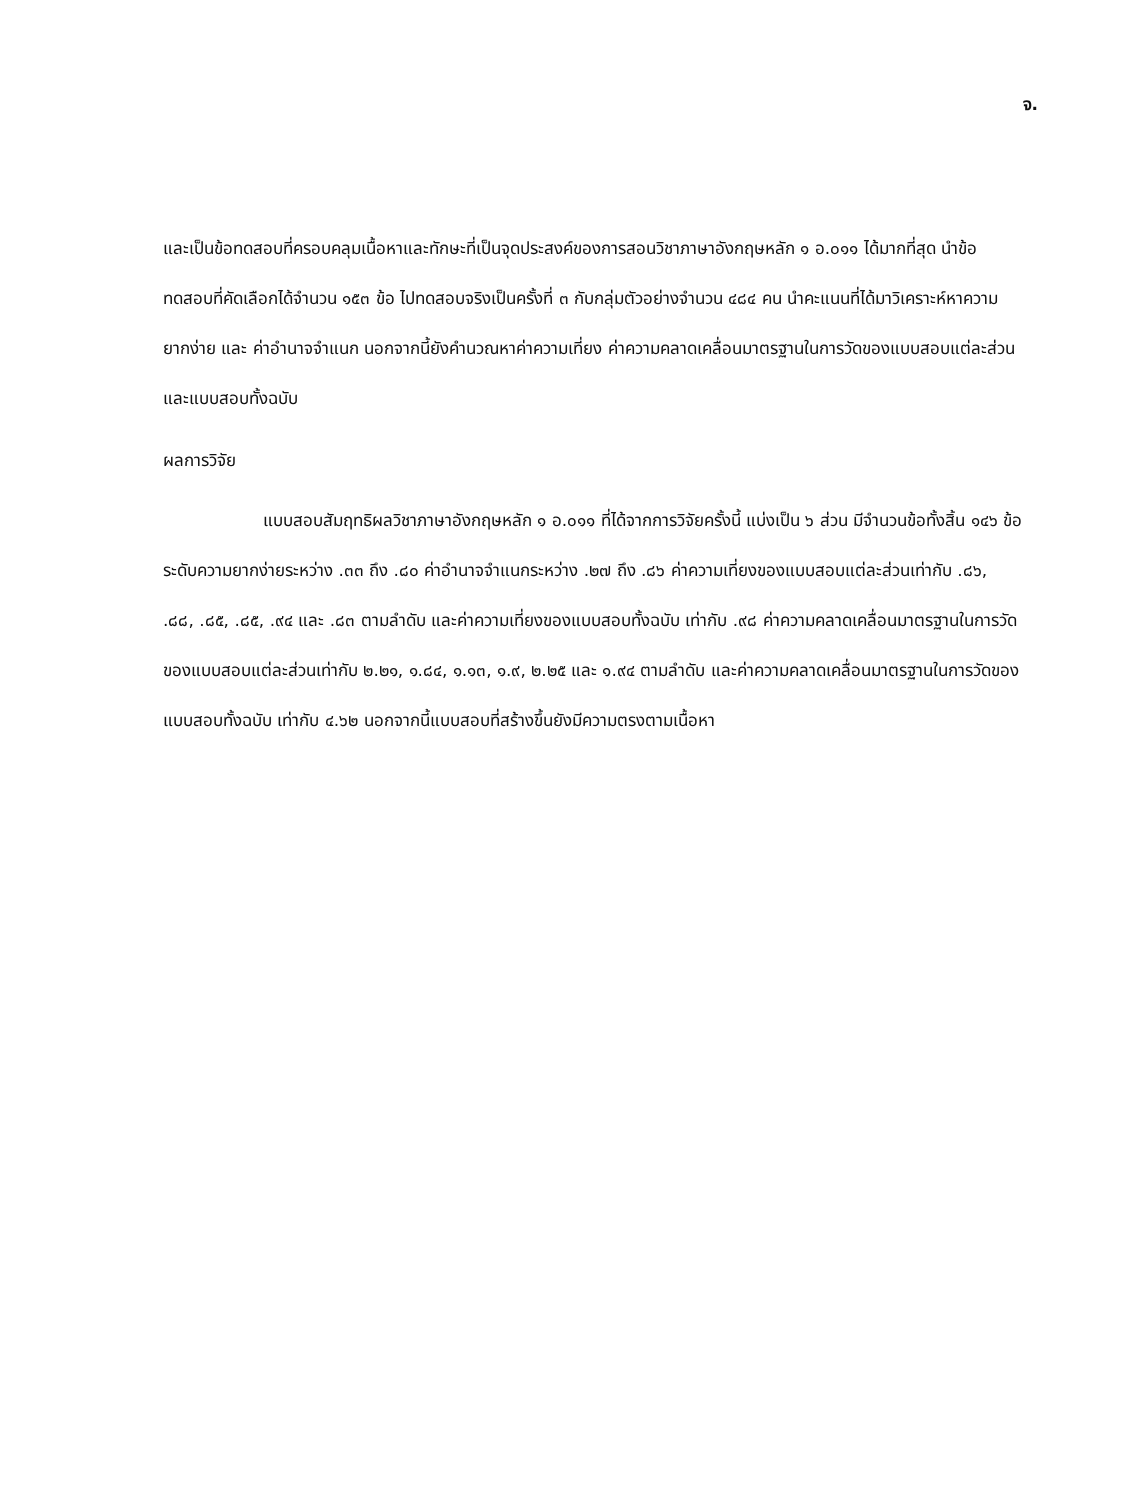จ.
และเป็นข้อทดสอบที่ครอบคลุมเนื้อหาและทักษะที่เป็นจุดประสงค์ของการสอนวิชาภาษาอังกฤษหลัก ๑ อ.๐๑๑ ได้มากที่สุด นำข้อทดสอบที่คัดเลือกได้จำนวน ๑๕๓ ข้อ ไปทดสอบจริงเป็นครั้งที่ ๓ กับกลุ่มตัวอย่างจำนวน ๔๘๔ คน นำคะแนนที่ได้มาวิเคราะห์หาความยากง่าย และ ค่าอำนาจจำแนก นอกจากนี้ยังคำนวณหาค่าความเที่ยง ค่าความคลาดเคลื่อนมาตรฐานในการวัดของแบบสอบแต่ละส่วน และแบบสอบทั้งฉบับ
ผลการวิจัย
แบบสอบสัมฤทธิผลวิชาภาษาอังกฤษหลัก ๑ อ.๐๑๑ ที่ได้จากการวิจัยครั้งนี้ แบ่งเป็น ๖ ส่วน มีจำนวนข้อทั้งสิ้น ๑๔๖ ข้อ ระดับความยากง่ายระหว่าง .๓๓ ถึง .๘๐ ค่าอำนาจจำแนกระหว่าง .๒๗ ถึง .๘๖ ค่าความเที่ยงของแบบสอบแต่ละส่วนเท่ากับ .๘๖, .๘๘, .๘๕, .๘๕, .๙๔ และ .๘๓ ตามลำดับ และค่าความเที่ยงของแบบสอบทั้งฉบับ เท่ากับ .๙๘ ค่าความคลาดเคลื่อนมาตรฐานในการวัดของแบบสอบแต่ละส่วนเท่ากับ ๒.๒๑, ๑.๘๔, ๑.๑๓, ๑.๙, ๒.๒๕ และ ๑.๙๔ ตามลำดับ และค่าความคลาดเคลื่อนมาตรฐานในการวัดของแบบสอบทั้งฉบับ เท่ากับ ๔.๖๒ นอกจากนี้แบบสอบที่สร้างขึ้นยังมีความตรงตามเนื้อหา